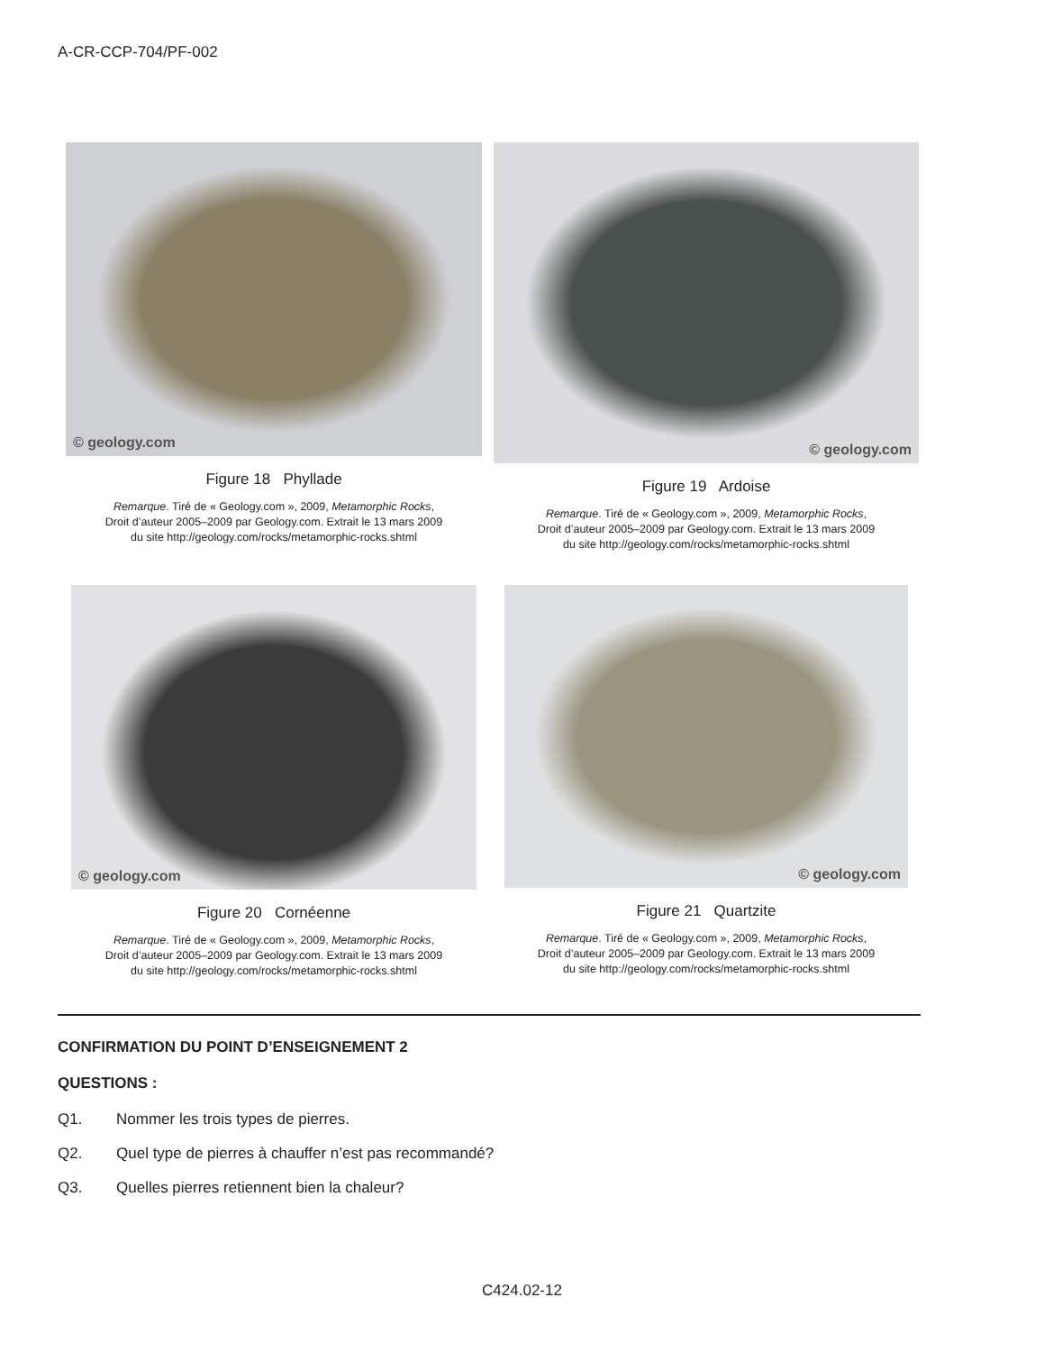A-CR-CCP-704/PF-002
© geology.com
Figure 18 Phyllade
Remarque. Tiré de « Geology.com », 2009, Metamorphic Rocks,
Droit d’auteur 2005–2009 par Geology.com. Extrait le 13 mars 2009
du site http://geology.com/rocks/metamorphic-rocks.shtml
© geology.com
Figure 19 Ardoise
Remarque. Tiré de « Geology.com », 2009, Metamorphic Rocks,
Droit d’auteur 2005–2009 par Geology.com. Extrait le 13 mars 2009
du site http://geology.com/rocks/metamorphic-rocks.shtml
© geology.com
Figure 20 Cornéenne
Remarque. Tiré de « Geology.com », 2009, Metamorphic Rocks,
Droit d’auteur 2005–2009 par Geology.com. Extrait le 13 mars 2009
du site http://geology.com/rocks/metamorphic-rocks.shtml
© geology.com
Figure 21 Quartzite
Remarque. Tiré de « Geology.com », 2009, Metamorphic Rocks,
Droit d’auteur 2005–2009 par Geology.com. Extrait le 13 mars 2009
du site http://geology.com/rocks/metamorphic-rocks.shtml
CONFIRMATION DU POINT D’ENSEIGNEMENT 2
QUESTIONS :
Q1. Nommer les trois types de pierres.
Q2. Quel type de pierres à chauffer n’est pas recommandé?
Q3. Quelles pierres retiennent bien la chaleur?
C424.02-12